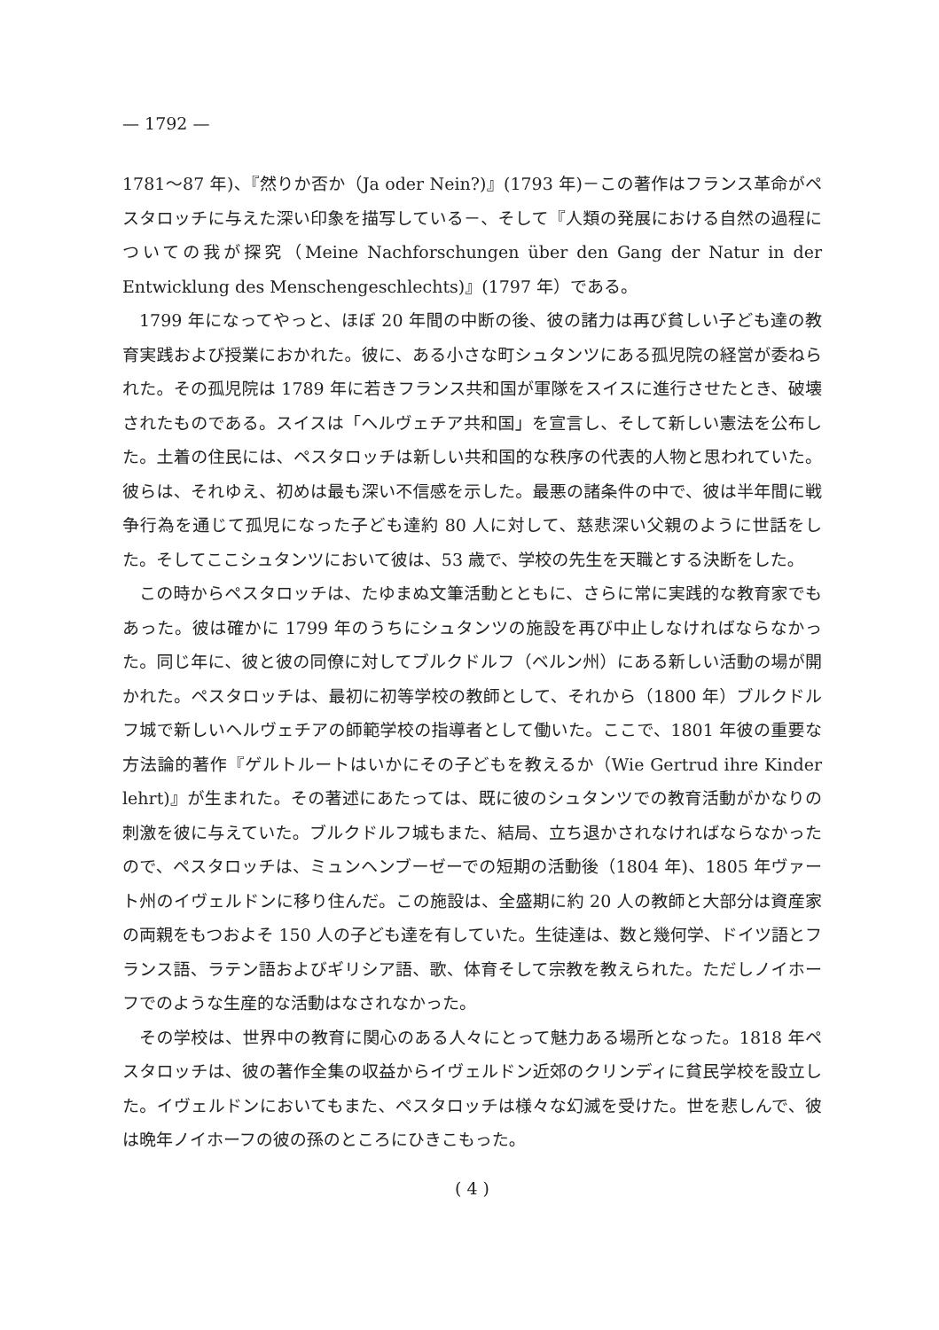— 1792 —
1781〜87 年)、『然りか否か（Ja oder Nein?)』(1793 年)－この著作はフランス革命がペスタロッチに与えた深い印象を描写している－、そして『人類の発展における自然の過程についての我が探究（Meine Nachforschungen über den Gang der Natur in der Entwicklung des Menschengeschlechts)』(1797 年）である。
1799 年になってやっと、ほぼ 20 年間の中断の後、彼の諸力は再び貧しい子ども達の教育実践および授業におかれた。彼に、ある小さな町シュタンツにある孤児院の経営が委ねられた。その孤児院は 1789 年に若きフランス共和国が軍隊をスイスに進行させたとき、破壊されたものである。スイスは「ヘルヴェチア共和国」を宣言し、そして新しい憲法を公布した。土着の住民には、ペスタロッチは新しい共和国的な秩序の代表的人物と思われていた。彼らは、それゆえ、初めは最も深い不信感を示した。最悪の諸条件の中で、彼は半年間に戦争行為を通じて孤児になった子ども達約 80 人に対して、慈悲深い父親のように世話をした。そしてここシュタンツにおいて彼は、53 歳で、学校の先生を天職とする決断をした。
この時からペスタロッチは、たゆまぬ文筆活動とともに、さらに常に実践的な教育家でもあった。彼は確かに 1799 年のうちにシュタンツの施設を再び中止しなければならなかった。同じ年に、彼と彼の同僚に対してブルクドルフ（ベルン州）にある新しい活動の場が開かれた。ペスタロッチは、最初に初等学校の教師として、それから（1800 年）ブルクドルフ城で新しいヘルヴェチアの師範学校の指導者として働いた。ここで、1801 年彼の重要な方法論的著作『ゲルトルートはいかにその子どもを教えるか（Wie Gertrud ihre Kinder lehrt)』が生まれた。その著述にあたっては、既に彼のシュタンツでの教育活動がかなりの刺激を彼に与えていた。ブルクドルフ城もまた、結局、立ち退かされなければならなかったので、ペスタロッチは、ミュンヘンブーゼーでの短期の活動後（1804 年)、1805 年ヴァート州のイヴェルドンに移り住んだ。この施設は、全盛期に約 20 人の教師と大部分は資産家の両親をもつおよそ 150 人の子ども達を有していた。生徒達は、数と幾何学、ドイツ語とフランス語、ラテン語およびギリシア語、歌、体育そして宗教を教えられた。ただしノイホーフでのような生産的な活動はなされなかった。
その学校は、世界中の教育に関心のある人々にとって魅力ある場所となった。1818 年ペスタロッチは、彼の著作全集の収益からイヴェルドン近郊のクリンディに貧民学校を設立した。イヴェルドンにおいてもまた、ペスタロッチは様々な幻滅を受けた。世を悲しんで、彼は晩年ノイホーフの彼の孫のところにひきこもった。
( 4 )